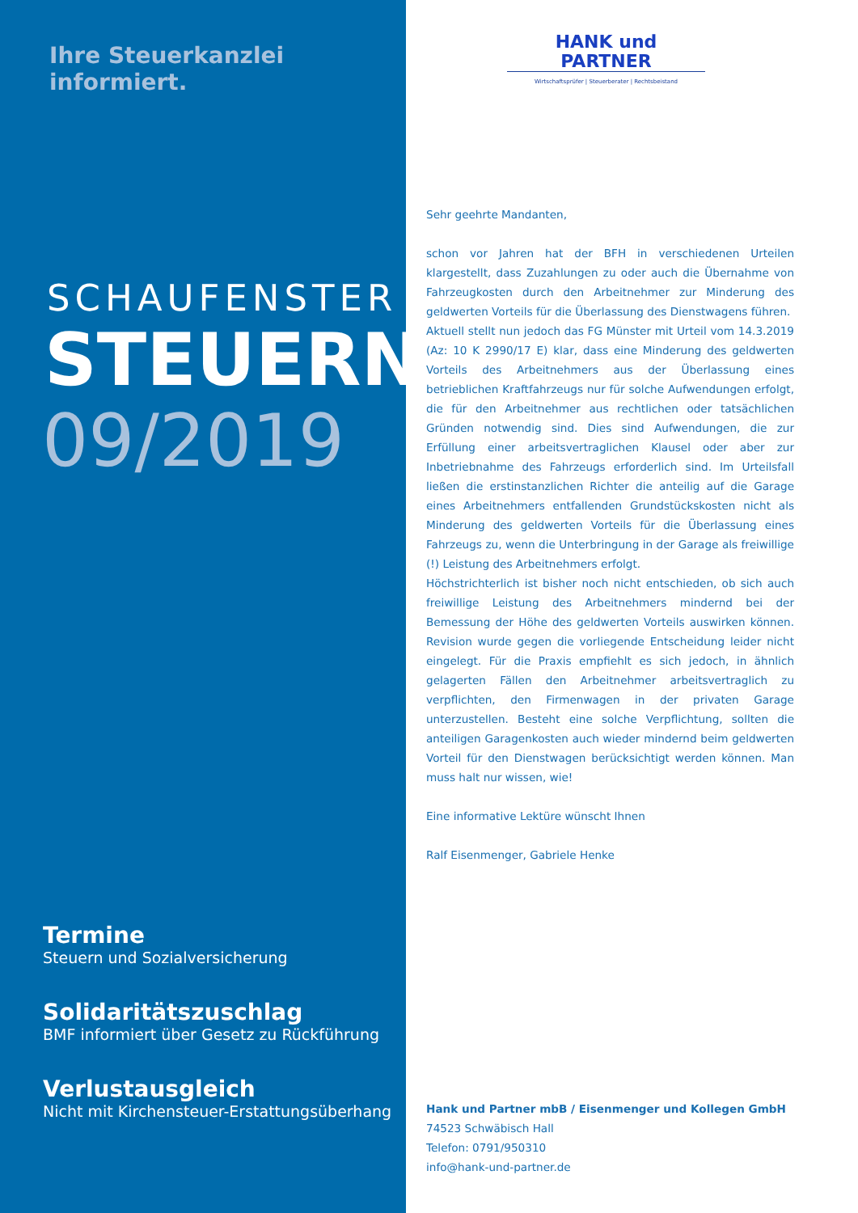Ihre Steuerkanzlei informiert.
SCHAUFENSTER
STEUERN
09/2019
Termine
Steuern und Sozialversicherung
Solidaritätszuschlag
BMF informiert über Gesetz zu Rückführung
Verlustausgleich
Nicht mit Kirchensteuer-Erstattungsüberhang
HANK und PARTNER
Wirtschaftsprüfer | Steuerberater | Rechtsbeistand
Sehr geehrte Mandanten,
schon vor Jahren hat der BFH in verschiedenen Urteilen klargestellt, dass Zuzahlungen zu oder auch die Übernahme von Fahrzeugkosten durch den Arbeitnehmer zur Minderung des geldwerten Vorteils für die Überlassung des Dienstwagens führen.
Aktuell stellt nun jedoch das FG Münster mit Urteil vom 14.3.2019 (Az: 10 K 2990/17 E) klar, dass eine Minderung des geldwerten Vorteils des Arbeitnehmers aus der Überlassung eines betrieblichen Kraftfahrzeugs nur für solche Aufwendungen erfolgt, die für den Arbeitnehmer aus rechtlichen oder tatsächlichen Gründen notwendig sind. Dies sind Aufwendungen, die zur Erfüllung einer arbeitsvertraglichen Klausel oder aber zur Inbetriebnahme des Fahrzeugs erforderlich sind. Im Urteilsfall ließen die erstinstanzlichen Richter die anteilig auf die Garage eines Arbeitnehmers entfallenden Grundstückskosten nicht als Minderung des geldwerten Vorteils für die Überlassung eines Fahrzeugs zu, wenn die Unterbringung in der Garage als freiwillige (!) Leistung des Arbeitnehmers erfolgt.
Höchstrichterlich ist bisher noch nicht entschieden, ob sich auch freiwillige Leistung des Arbeitnehmers mindernd bei der Bemessung der Höhe des geldwerten Vorteils auswirken können. Revision wurde gegen die vorliegende Entscheidung leider nicht eingelegt. Für die Praxis empfiehlt es sich jedoch, in ähnlich gelagerten Fällen den Arbeitnehmer arbeitsvertraglich zu verpflichten, den Firmenwagen in der privaten Garage unterzustellen. Besteht eine solche Verpflichtung, sollten die anteiligen Garagenkosten auch wieder mindernd beim geldwerten Vorteil für den Dienstwagen berücksichtigt werden können. Man muss halt nur wissen, wie!
Eine informative Lektüre wünscht Ihnen
Ralf Eisenmenger, Gabriele Henke
Hank und Partner mbB / Eisenmenger und Kollegen GmbH
74523 Schwäbisch Hall
Telefon: 0791/950310
info@hank-und-partner.de